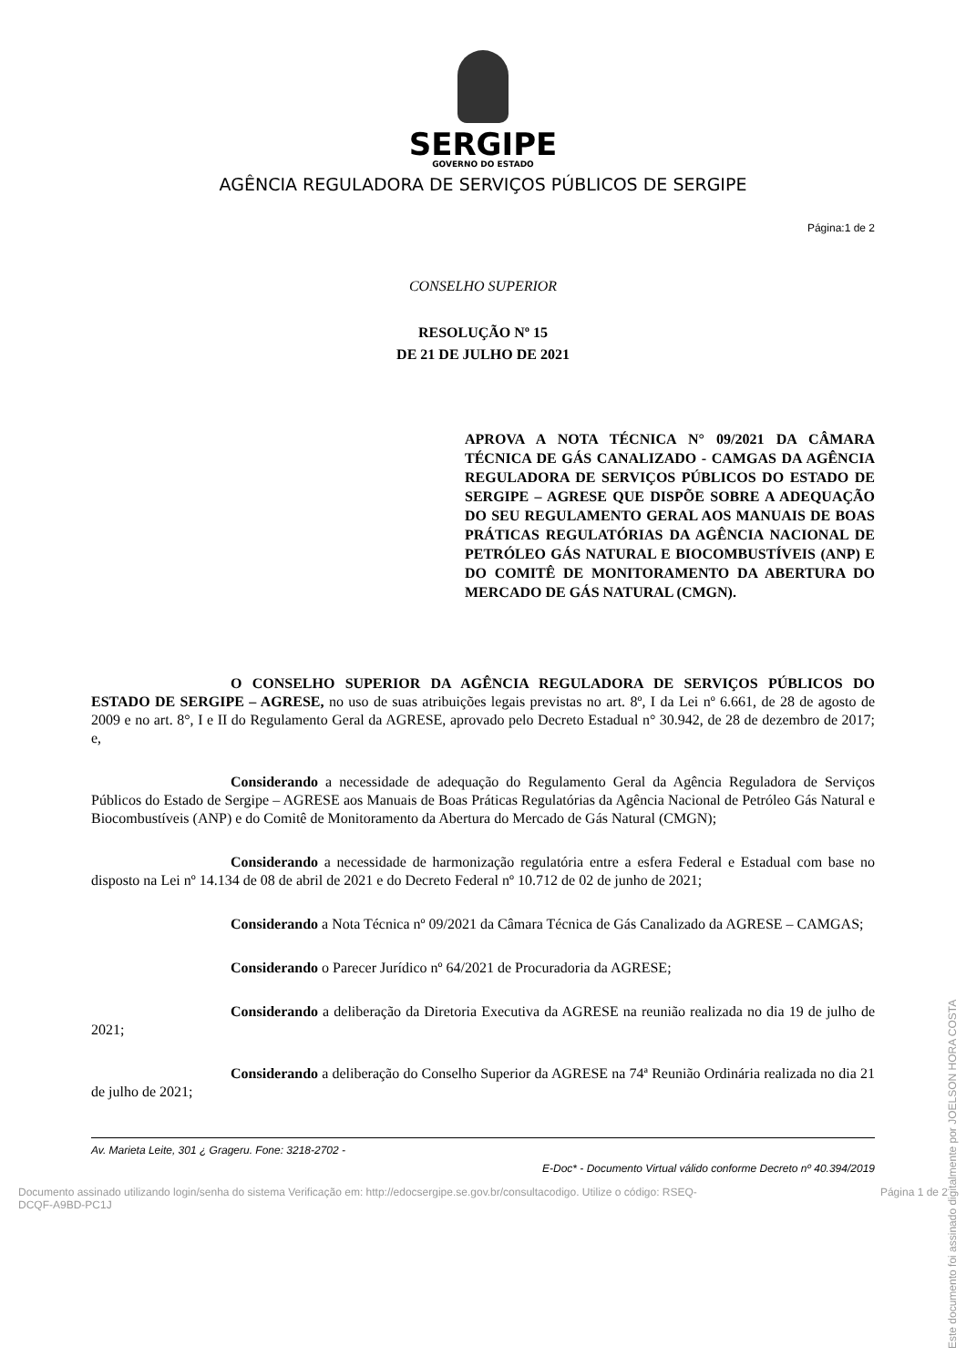SERGIPE
GOVERNO DO ESTADO
AGÊNCIA REGULADORA DE SERVIÇOS PÚBLICOS DE SERGIPE
Página:1 de 2
CONSELHO SUPERIOR
RESOLUÇÃO Nº 15
DE 21 DE JULHO DE 2021
APROVA A NOTA TÉCNICA N° 09/2021 DA CÂMARA TÉCNICA DE GÁS CANALIZADO - CAMGAS DA AGÊNCIA REGULADORA DE SERVIÇOS PÚBLICOS DO ESTADO DE SERGIPE – AGRESE QUE DISPÕE SOBRE A ADEQUAÇÃO DO SEU REGULAMENTO GERAL AOS MANUAIS DE BOAS PRÁTICAS REGULATÓRIAS DA AGÊNCIA NACIONAL DE PETRÓLEO GÁS NATURAL E BIOCOMBUSTÍVEIS (ANP) E DO COMITÊ DE MONITORAMENTO DA ABERTURA DO MERCADO DE GÁS NATURAL (CMGN).
O CONSELHO SUPERIOR DA AGÊNCIA REGULADORA DE SERVIÇOS PÚBLICOS DO ESTADO DE SERGIPE – AGRESE, no uso de suas atribuições legais previstas no art. 8º, I da Lei nº 6.661, de 28 de agosto de 2009 e no art. 8°, I e II do Regulamento Geral da AGRESE, aprovado pelo Decreto Estadual n° 30.942, de 28 de dezembro de 2017; e,
Considerando a necessidade de adequação do Regulamento Geral da Agência Reguladora de Serviços Públicos do Estado de Sergipe – AGRESE aos Manuais de Boas Práticas Regulatórias da Agência Nacional de Petróleo Gás Natural e Biocombustíveis (ANP) e do Comitê de Monitoramento da Abertura do Mercado de Gás Natural (CMGN);
Considerando a necessidade de harmonização regulatória entre a esfera Federal e Estadual com base no disposto na Lei nº 14.134 de 08 de abril de 2021 e do Decreto Federal nº 10.712 de 02 de junho de 2021;
Considerando a Nota Técnica nº 09/2021 da Câmara Técnica de Gás Canalizado da AGRESE – CAMGAS;
Considerando o Parecer Jurídico nº 64/2021 de Procuradoria da AGRESE;
Considerando a deliberação da Diretoria Executiva da AGRESE na reunião realizada no dia 19 de julho de 2021;
Considerando a deliberação do Conselho Superior da AGRESE na 74ª Reunião Ordinária realizada no dia 21 de julho de 2021;
Av. Marieta Leite, 301 ¿ Grageru. Fone: 3218-2702 -
E-Doc* - Documento Virtual válido conforme Decreto nº 40.394/2019
Este documento foi assinado digitalmente por JOELSON HORA COSTA
Documento assinado utilizando login/senha do sistema Verificação em: http://edocsergipe.se.gov.br/consultacodigo. Utilize o código: RSEQ-
DCQF-A9BD-PC1J Página 1 de 2